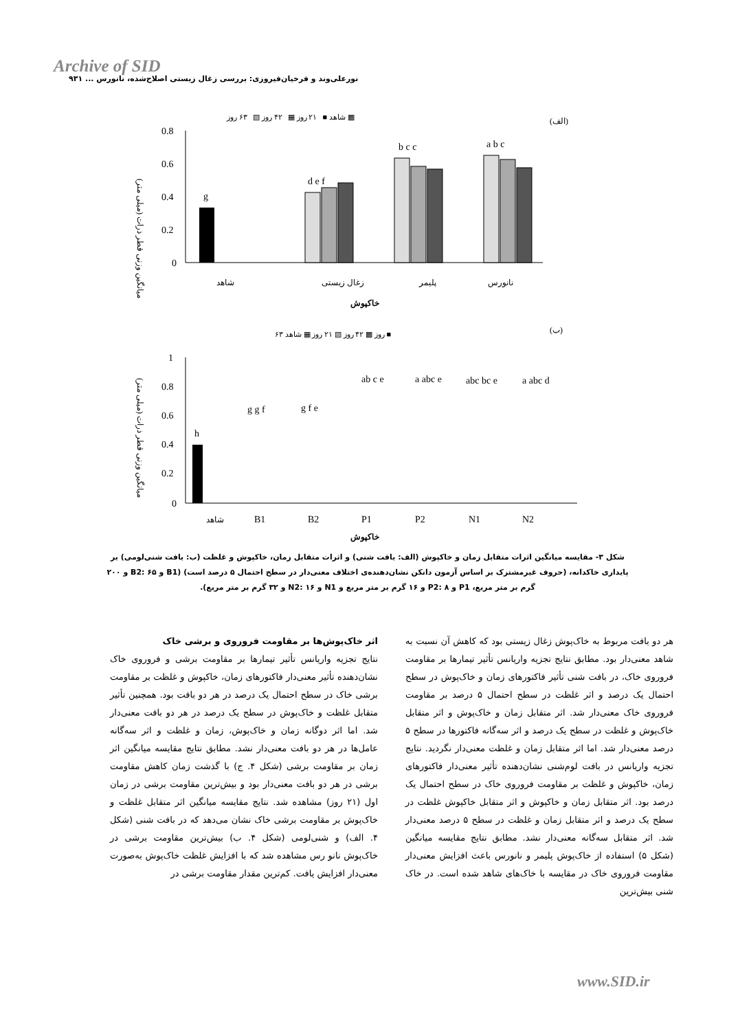Archive of SID
نورعلی‌وند و فرخیان‌فیروزی: بررسی زغال زیستی اصلاح‌شده، نانورس ... ۹۳۱
(الف)
شاهد ■ ۲۱ روز ▦ ۴۲ روز ▧ ۶۳ روز ▩
0.8
0.6
0.4
0.2
0
g
d e f
b c c
a b c
شاهد
زغال زیستی
پلیمر
نانورس
خاکپوش
میانگین وزنی قطر ذرات (میلی متر)
(ب)
۶۳ روز ▩ ۴۲ روز ▧ ۲۱ روز ▦ شاهد ■
1
0.8
0.6
0.4
0.2
0
h
شاهد
B1
B2
P1
P2
N1
N2
g g f
g f e
ab c e
a abc e
abc bc e
a abc d
خاکپوش
میانگین وزنی قطر ذرات (میلی متر)
شکل ۳- مقایسه میانگین اثرات متقابل زمان و خاکپوش (الف: بافت شنی) و اثرات متقابل زمان، خاکپوش و غلظت (ب: بافت شنی‌لومی) بر پایداری خاکدانه، (حروف غیرمشترک بر اساس آزمون دانکن نشان‌دهنده‌ی اختلاف معنی‌دار در سطح احتمال ۵ درصد است) (B1 و B2: ۶۵ و ۲۰۰ گرم بر متر مربع، P1 و P2: ۸ و ۱۶ گرم بر متر مربع و N1 و N2: ۱۶ و ۳۲ گرم بر متر مربع).
اثر خاک‌پوش‌ها بر مقاومت فروروی و برشی خاک
نتایج تجزیه واریانس تأثیر تیمارها بر مقاومت برشی و فروروی خاک نشان‌دهنده تأثیر معنی‌دار فاکتورهای زمان، خاکپوش و غلظت بر مقاومت برشی خاک در سطح احتمال یک درصد در هر دو بافت بود. همچنین تأثیر متقابل غلظت و خاک‌پوش در سطح یک درصد در هر دو بافت معنی‌دار شد. اما اثر دوگانه زمان و خاک‌پوش، زمان و غلظت و اثر سه‌گانه عامل‌ها در هر دو بافت معنی‌دار نشد. مطابق نتایج مقایسه میانگین اثر زمان بر مقاومت برشی (شکل ۴. ج) با گذشت زمان کاهش مقاومت برشی در هر دو بافت معنی‌دار بود و بیش‌ترین مقاومت برشی در زمان اول (۲۱ روز) مشاهده شد. نتایج مقایسه میانگین اثر متقابل غلظت و خاک‌پوش بر مقاومت برشی خاک نشان می‌دهد که در بافت شنی (شکل ۴. الف) و شنی‌لومی (شکل ۴. ب) بیش‌ترین مقاومت برشی در خاک‌پوش نانو رس مشاهده شد که با افزایش غلظت خاک‌پوش به‌صورت معنی‌دار افزایش یافت. کم‌ترین مقدار مقاومت برشی در
هر دو بافت مربوط به خاک‌پوش زغال زیستی بود که کاهش آن نسبت به شاهد معنی‌دار بود. مطابق نتایج تجزیه واریانس تأثیر تیمارها بر مقاومت فروروی خاک، در بافت شنی تأثیر فاکتورهای زمان و خاک‌پوش در سطح احتمال یک درصد و اثر غلظت در سطح احتمال ۵ درصد بر مقاومت فروروی خاک معنی‌دار شد. اثر متقابل زمان و خاک‌پوش و اثر متقابل خاک‌پوش و غلظت در سطح یک درصد و اثر سه‌گانه فاکتورها در سطح ۵ درصد معنی‌دار شد. اما اثر متقابل زمان و غلظت معنی‌دار نگردید. نتایج تجزیه واریانس در بافت لوم‌شنی نشان‌دهنده تأثیر معنی‌دار فاکتورهای زمان، خاکپوش و غلظت بر مقاومت فروروی خاک در سطح احتمال یک درصد بود. اثر متقابل زمان و خاکپوش و اثر متقابل خاکپوش غلظت در سطح یک درصد و اثر متقابل زمان و غلظت در سطح ۵ درصد معنی‌دار شد. اثر متقابل سه‌گانه معنی‌دار نشد. مطابق نتایج مقایسه میانگین (شکل ۵) استفاده از خاک‌پوش پلیمر و نانورس باعث افزایش معنی‌دار مقاومت فروروی خاک در مقایسه با خاک‌های شاهد شده است. در خاک شنی بیش‌ترین
www.SID.ir